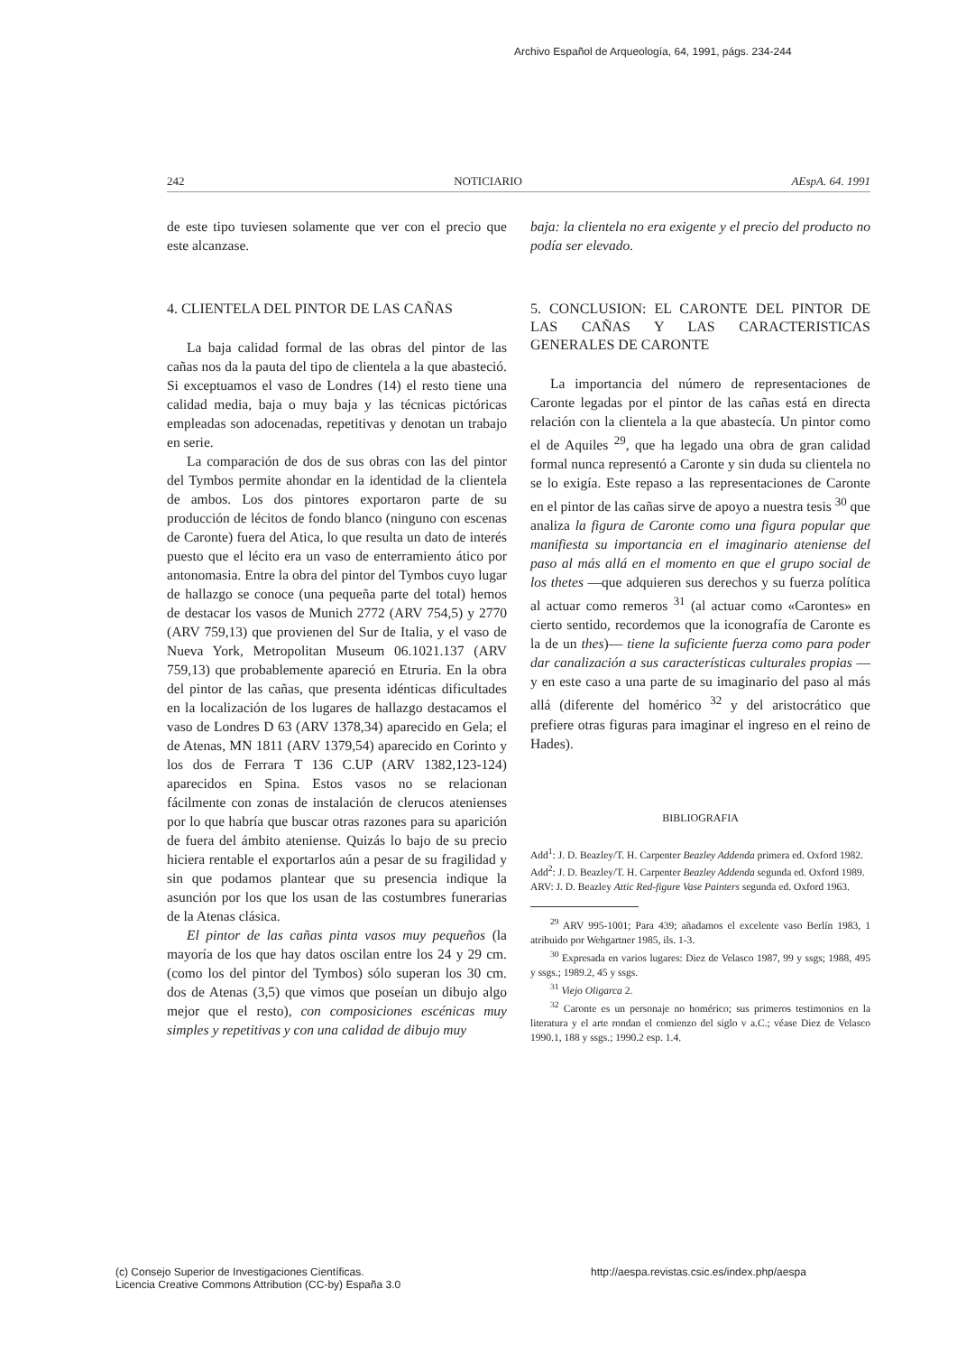Archivo Español de Arqueología, 64, 1991, págs. 234-244
242 NOTICIARIO AEspA. 64. 1991
de este tipo tuviesen solamente que ver con el precio que este alcanzase.
4. CLIENTELA DEL PINTOR DE LAS CAÑAS
La baja calidad formal de las obras del pintor de las cañas nos da la pauta del tipo de clientela a la que abasteció. Si exceptuamos el vaso de Londres (14) el resto tiene una calidad media, baja o muy baja y las técnicas pictóricas empleadas son adocenadas, repetitivas y denotan un trabajo en serie.
La comparación de dos de sus obras con las del pintor del Tymbos permite ahondar en la identidad de la clientela de ambos. Los dos pintores exportaron parte de su producción de lécitos de fondo blanco (ninguno con escenas de Caronte) fuera del Atica, lo que resulta un dato de interés puesto que el lécito era un vaso de enterramiento ático por antonomasia. Entre la obra del pintor del Tymbos cuyo lugar de hallazgo se conoce (una pequeña parte del total) hemos de destacar los vasos de Munich 2772 (ARV 754,5) y 2770 (ARV 759,13) que provienen del Sur de Italia, y el vaso de Nueva York, Metropolitan Museum 06.1021.137 (ARV 759,13) que probablemente apareció en Etruria. En la obra del pintor de las cañas, que presenta idénticas dificultades en la localización de los lugares de hallazgo destacamos el vaso de Londres D 63 (ARV 1378,34) aparecido en Gela; el de Atenas, MN 1811 (ARV 1379,54) aparecido en Corinto y los dos de Ferrara T 136 C.UP (ARV 1382,123-124) aparecidos en Spina. Estos vasos no se relacionan fácilmente con zonas de instalación de clerucos atenienses por lo que habría que buscar otras razones para su aparición de fuera del ámbito ateniense. Quizás lo bajo de su precio hiciera rentable el exportarlos aún a pesar de su fragilidad y sin que podamos plantear que su presencia indique la asunción por los que los usan de las costumbres funerarias de la Atenas clásica.
El pintor de las cañas pinta vasos muy pequeños (la mayoría de los que hay datos oscilan entre los 24 y 29 cm. (como los del pintor del Tymbos) sólo superan los 30 cm. dos de Atenas (3,5) que vimos que poseían un dibujo algo mejor que el resto), con composiciones escénicas muy simples y repetitivas y con una calidad de dibujo muy
baja: la clientela no era exigente y el precio del producto no podía ser elevado.
5. CONCLUSION: EL CARONTE DEL PINTOR DE LAS CAÑAS Y LAS CARACTERISTICAS GENERALES DE CARONTE
La importancia del número de representaciones de Caronte legadas por el pintor de las cañas está en directa relación con la clientela a la que abastecía. Un pintor como el de Aquiles <sup>29</sup>, que ha legado una obra de gran calidad formal nunca representó a Caronte y sin duda su clientela no se lo exigía. Este repaso a las representaciones de Caronte en el pintor de las cañas sirve de apoyo a nuestra tesis <sup>30</sup> que analiza la figura de Caronte como una figura popular que manifiesta su importancia en el imaginario ateniense del paso al más allá en el momento en que el grupo social de los thetes —que adquieren sus derechos y su fuerza política al actuar como remeros <sup>31</sup> (al actuar como «Carontes» en cierto sentido, recordemos que la iconografía de Caronte es la de un thes)— tiene la suficiente fuerza como para poder dar canalización a sus características culturales propias —y en este caso a una parte de su imaginario del paso al más allá (diferente del homérico <sup>32</sup> y del aristocrático que prefiere otras figuras para imaginar el ingreso en el reino de Hades).
BIBLIOGRAFIA
Add<sup>1</sup>: J. D. Beazley/T. H. Carpenter Beazley Addenda primera ed. Oxford 1982.
Add<sup>2</sup>: J. D. Beazley/T. H. Carpenter Beazley Addenda segunda ed. Oxford 1989.
ARV: J. D. Beazley Attic Red-figure Vase Painters segunda ed. Oxford 1963.
<sup>29</sup> ARV 995-1001; Para 439; añadamos el excelente vaso Berlín 1983, 1 atribuido por Wehgartner 1985, ils. 1-3.
<sup>30</sup> Expresada en varios lugares: Diez de Velasco 1987, 99 y ssgs; 1988, 495 y ssgs.; 1989.2, 45 y ssgs.
<sup>31</sup> Viejo Oligarca 2.
<sup>32</sup> Caronte es un personaje no homérico; sus primeros testimonios en la literatura y el arte rondan el comienzo del siglo v a.C.; véase Diez de Velasco 1990.1, 188 y ssgs.; 1990.2 esp. 1.4.
(c) Consejo Superior de Investigaciones Científicas.
Licencia Creative Commons Attribution (CC-by) España 3.0
http://aespa.revistas.csic.es/index.php/aespa